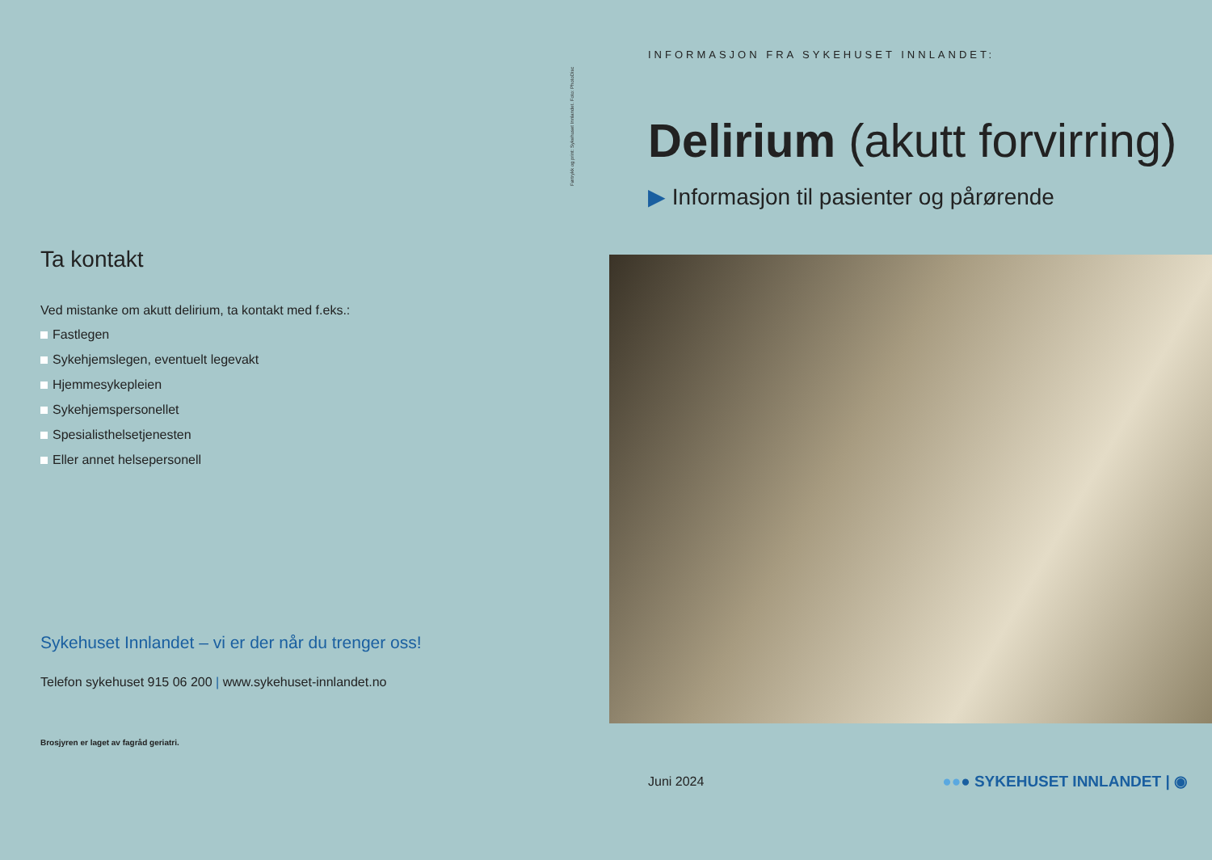Ta kontakt
Ved mistanke om akutt delirium, ta kontakt med f.eks.:
Fastlegen
Sykehjemslegen, eventuelt legevakt
Hjemmesykepleien
Sykehjemspersonellet
Spesialisthelsetjenesten
Eller annet helsepersonell
Sykehuset Innlandet – vi er der når du trenger oss!
Telefon sykehuset 915 06 200 | www.sykehuset-innlandet.no
Brosjyren er laget av fagråd geriatri.
Førtrykk og print: Sykehuset Innlandet. Foto: PhotoDisc
INFORMASJON FRA SYKEHUSET INNLANDET:
Delirium (akutt forvirring)
▶ Informasjon til pasienter og pårørende
Juni 2024 ●●● SYKEHUSET INNLANDET | ◉